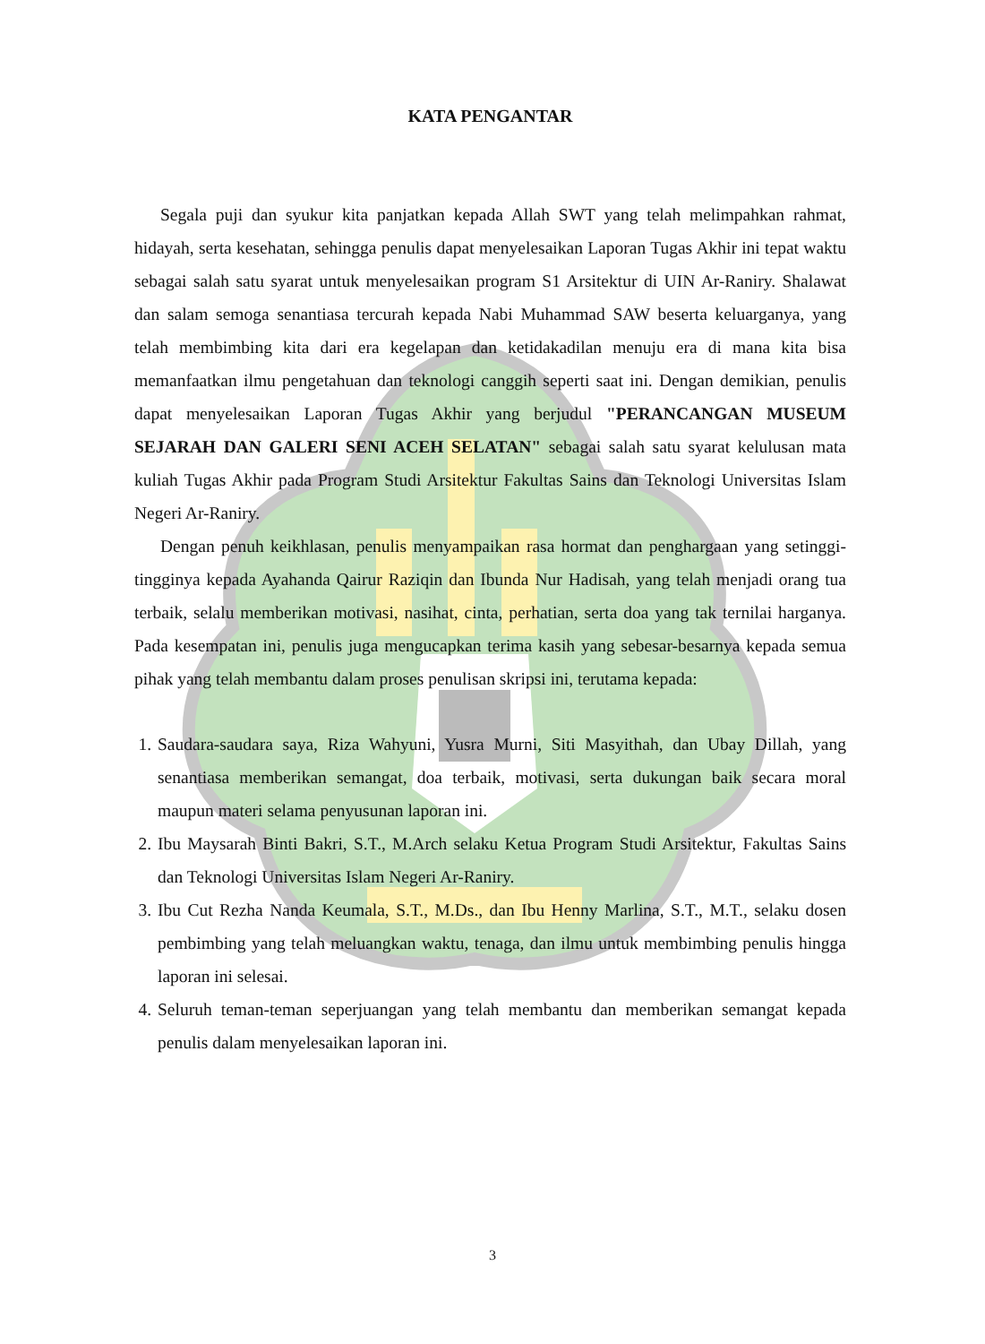KATA PENGANTAR
Segala puji dan syukur kita panjatkan kepada Allah SWT yang telah melimpahkan rahmat, hidayah, serta kesehatan, sehingga penulis dapat menyelesaikan Laporan Tugas Akhir ini tepat waktu sebagai salah satu syarat untuk menyelesaikan program S1 Arsitektur di UIN Ar-Raniry. Shalawat dan salam semoga senantiasa tercurah kepada Nabi Muhammad SAW beserta keluarganya, yang telah membimbing kita dari era kegelapan dan ketidakadilan menuju era di mana kita bisa memanfaatkan ilmu pengetahuan dan teknologi canggih seperti saat ini. Dengan demikian, penulis dapat menyelesaikan Laporan Tugas Akhir yang berjudul "PERANCANGAN MUSEUM SEJARAH DAN GALERI SENI ACEH SELATAN" sebagai salah satu syarat kelulusan mata kuliah Tugas Akhir pada Program Studi Arsitektur Fakultas Sains dan Teknologi Universitas Islam Negeri Ar-Raniry.
Dengan penuh keikhlasan, penulis menyampaikan rasa hormat dan penghargaan yang setinggi-tingginya kepada Ayahanda Qairur Raziqin dan Ibunda Nur Hadisah, yang telah menjadi orang tua terbaik, selalu memberikan motivasi, nasihat, cinta, perhatian, serta doa yang tak ternilai harganya. Pada kesempatan ini, penulis juga mengucapkan terima kasih yang sebesar-besarnya kepada semua pihak yang telah membantu dalam proses penulisan skripsi ini, terutama kepada:
1. Saudara-saudara saya, Riza Wahyuni, Yusra Murni, Siti Masyithah, dan Ubay Dillah, yang senantiasa memberikan semangat, doa terbaik, motivasi, serta dukungan baik secara moral maupun materi selama penyusunan laporan ini.
2. Ibu Maysarah Binti Bakri, S.T., M.Arch selaku Ketua Program Studi Arsitektur, Fakultas Sains dan Teknologi Universitas Islam Negeri Ar-Raniry.
3. Ibu Cut Rezha Nanda Keumala, S.T., M.Ds., dan Ibu Henny Marlina, S.T., M.T., selaku dosen pembimbing yang telah meluangkan waktu, tenaga, dan ilmu untuk membimbing penulis hingga laporan ini selesai.
4. Seluruh teman-teman seperjuangan yang telah membantu dan memberikan semangat kepada penulis dalam menyelesaikan laporan ini.
3